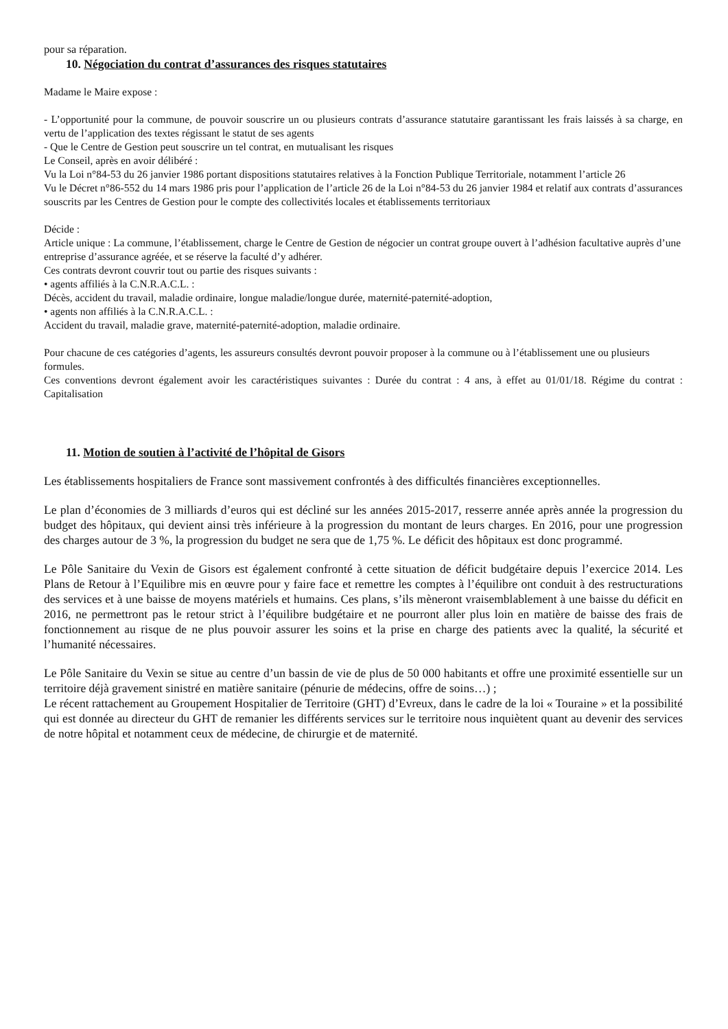pour sa réparation.
10. Négociation du contrat d’assurances des risques statutaires
Madame le Maire expose :
- L’opportunité pour la commune, de pouvoir souscrire un ou plusieurs contrats d’assurance statutaire garantissant les frais laissés à sa charge, en vertu de l’application des textes régissant le statut de ses agents
- Que le Centre de Gestion peut souscrire un tel contrat, en mutualisant les risques
Le Conseil, après en avoir délibéré :
Vu la Loi n°84-53 du 26 janvier 1986 portant dispositions statutaires relatives à la Fonction Publique Territoriale, notamment l’article 26
Vu le Décret n°86-552 du 14 mars 1986 pris pour l’application de l’article 26 de la Loi n°84-53 du 26 janvier 1984 et relatif aux contrats d’assurances souscrits par les Centres de Gestion pour le compte des collectivités locales et établissements territoriaux
Décide :
Article unique : La commune, l’établissement, charge le Centre de Gestion de négocier un contrat groupe ouvert à l’adhésion facultative auprès d’une entreprise d’assurance agréée, et se réserve la faculté d’y adhérer.
Ces contrats devront couvrir tout ou partie des risques suivants :
• agents affiliés à la C.N.R.A.C.L. :
Décès, accident du travail, maladie ordinaire, longue maladie/longue durée, maternité-paternité-adoption,
• agents non affiliés à la C.N.R.A.C.L. :
Accident du travail, maladie grave, maternité-paternité-adoption, maladie ordinaire.
Pour chacune de ces catégories d’agents, les assureurs consultés devront pouvoir proposer à la commune ou à l’établissement une ou plusieurs formules.
Ces conventions devront également avoir les caractéristiques suivantes : Durée du contrat : 4 ans, à effet au 01/01/18. Régime du contrat : Capitalisation
11. Motion de soutien à l’activité de l’hôpital de Gisors
Les établissements hospitaliers de France sont massivement confrontés à des difficultés financières exceptionnelles.
Le plan d’économies de 3 milliards d’euros qui est décliné sur les années 2015-2017, resserre année après année la progression du budget des hôpitaux, qui devient ainsi très inférieure à la progression du montant de leurs charges. En 2016, pour une progression des charges autour de 3 %, la progression du budget ne sera que de 1,75 %. Le déficit des hôpitaux est donc programmé.
Le Pôle Sanitaire du Vexin de Gisors est également confronté à cette situation de déficit budgétaire depuis l’exercice 2014. Les Plans de Retour à l’Equilibre mis en œuvre pour y faire face et remettre les comptes à l’équilibre ont conduit à des restructurations des services et à une baisse de moyens matériels et humains. Ces plans, s’ils mèneront vraisemblablement à une baisse du déficit en 2016, ne permettront pas le retour strict à l’équilibre budgétaire et ne pourront aller plus loin en matière de baisse des frais de fonctionnement au risque de ne plus pouvoir assurer les soins et la prise en charge des patients avec la qualité, la sécurité et l’humanité nécessaires.
Le Pôle Sanitaire du Vexin se situe au centre d’un bassin de vie de plus de 50 000 habitants et offre une proximité essentielle sur un territoire déjà gravement sinistré en matière sanitaire (pénurie de médecins, offre de soins…) ;
Le récent rattachement au Groupement Hospitalier de Territoire (GHT) d’Evreux, dans le cadre de la loi « Touraine » et la possibilité qui est donnée au directeur du GHT de remanier les différents services sur le territoire nous inquiètent quant au devenir des services de notre hôpital et notamment ceux de médecine, de chirurgie et de maternité.